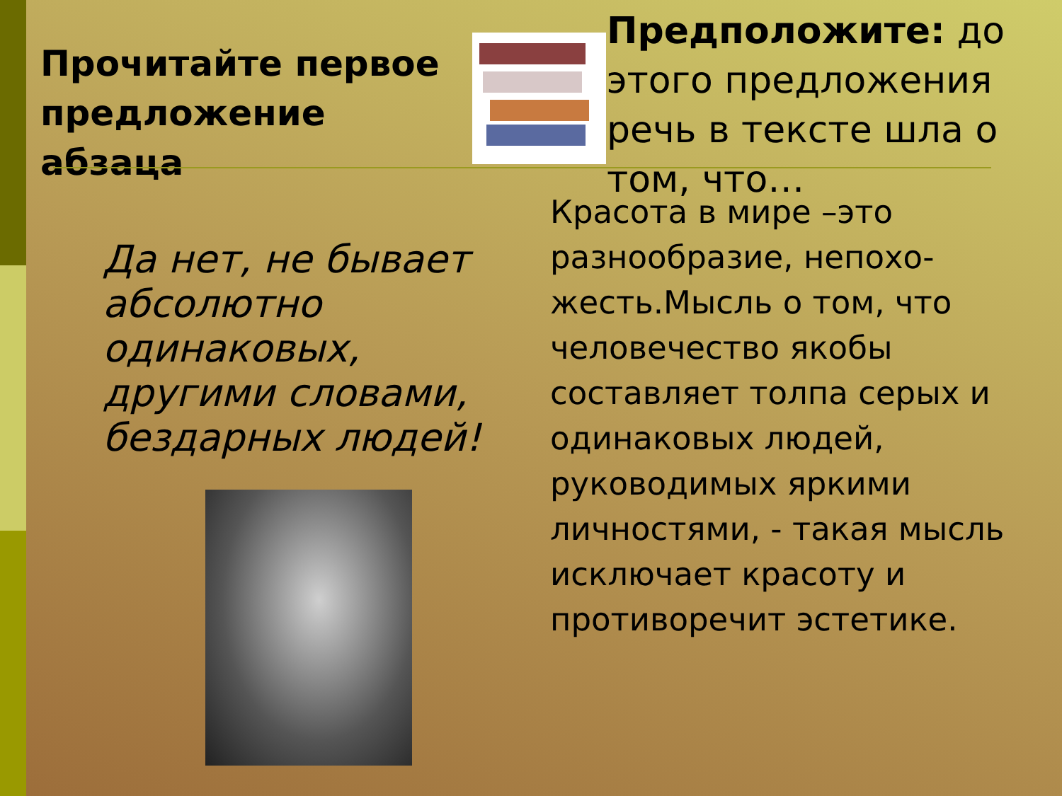Прочитайте первое предложение абзаца
Предположите: до этого предложения речь в тексте шла о том, что…
Да нет, не бывает абсолютно одинаковых, другими словами, бездарных людей!
Красота в мире –это разнообразие, непохо-жесть.Мысль о том, что человечество якобы составляет толпа серых и одинаковых людей, руководимых яркими личностями, - такая мысль исключает красоту и противоречит эстетике.